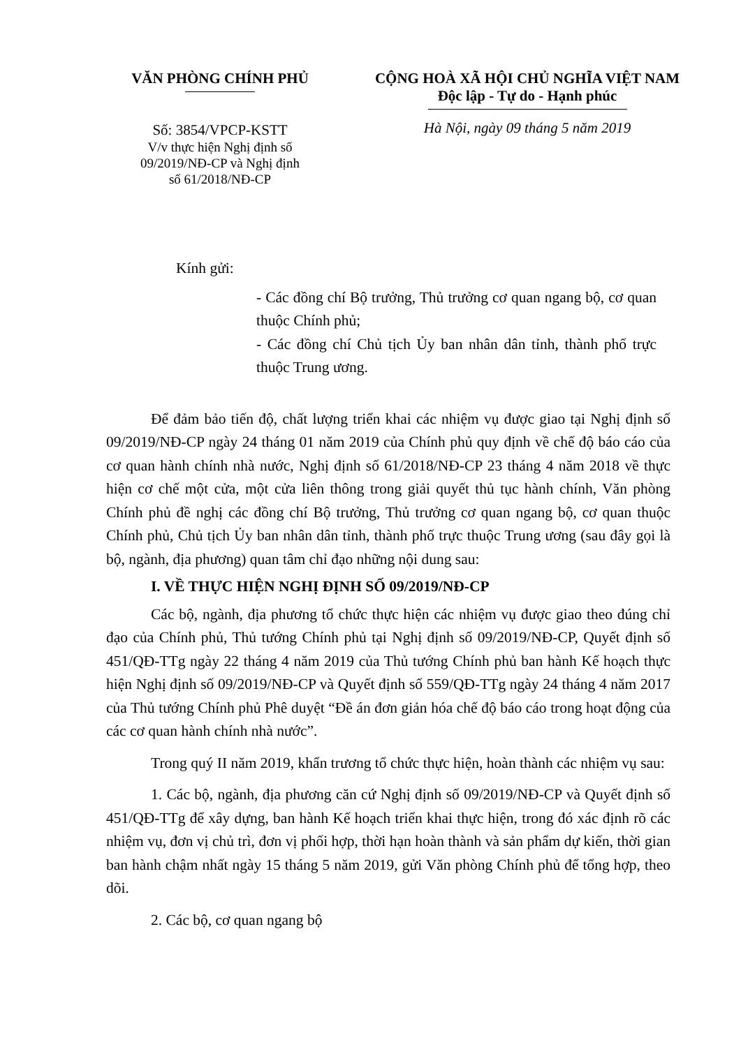VĂN PHÒNG CHÍNH PHỦ
Số: 3854/VPCP-KSTT
V/v thực hiện Nghị định số
09/2019/NĐ-CP và Nghị định
số 61/2018/NĐ-CP
CỘNG HOÀ XÃ HỘI CHỦ NGHĨA VIỆT NAM
Độc lập - Tự do - Hạnh phúc
Hà Nội, ngày 09 tháng 5 năm 2019
Kính gửi:
- Các đồng chí Bộ trưởng, Thủ trưởng cơ quan ngang bộ, cơ quan thuộc Chính phủ;
- Các đồng chí Chủ tịch Ủy ban nhân dân tỉnh, thành phố trực thuộc Trung ương.
Để đảm bảo tiến độ, chất lượng triển khai các nhiệm vụ được giao tại Nghị định số 09/2019/NĐ-CP ngày 24 tháng 01 năm 2019 của Chính phủ quy định về chế độ báo cáo của cơ quan hành chính nhà nước, Nghị định số 61/2018/NĐ-CP 23 tháng 4 năm 2018 về thực hiện cơ chế một cửa, một cửa liên thông trong giải quyết thủ tục hành chính, Văn phòng Chính phủ đề nghị các đồng chí Bộ trưởng, Thủ trưởng cơ quan ngang bộ, cơ quan thuộc Chính phủ, Chủ tịch Ủy ban nhân dân tỉnh, thành phố trực thuộc Trung ương (sau đây gọi là bộ, ngành, địa phương) quan tâm chỉ đạo những nội dung sau:
I. VỀ THỰC HIỆN NGHỊ ĐỊNH SỐ 09/2019/NĐ-CP
Các bộ, ngành, địa phương tổ chức thực hiện các nhiệm vụ được giao theo đúng chỉ đạo của Chính phủ, Thủ tướng Chính phủ tại Nghị định số 09/2019/NĐ-CP, Quyết định số 451/QĐ-TTg ngày 22 tháng 4 năm 2019 của Thủ tướng Chính phủ ban hành Kế hoạch thực hiện Nghị định số 09/2019/NĐ-CP và Quyết định số 559/QĐ-TTg ngày 24 tháng 4 năm 2017 của Thủ tướng Chính phủ Phê duyệt “Đề án đơn giản hóa chế độ báo cáo trong hoạt động của các cơ quan hành chính nhà nước”.
Trong quý II năm 2019, khẩn trương tổ chức thực hiện, hoàn thành các nhiệm vụ sau:
1. Các bộ, ngành, địa phương căn cứ Nghị định số 09/2019/NĐ-CP và Quyết định số 451/QĐ-TTg để xây dựng, ban hành Kế hoạch triển khai thực hiện, trong đó xác định rõ các nhiệm vụ, đơn vị chủ trì, đơn vị phối hợp, thời hạn hoàn thành và sản phẩm dự kiến, thời gian ban hành chậm nhất ngày 15 tháng 5 năm 2019, gửi Văn phòng Chính phủ để tổng hợp, theo dõi.
2. Các bộ, cơ quan ngang bộ